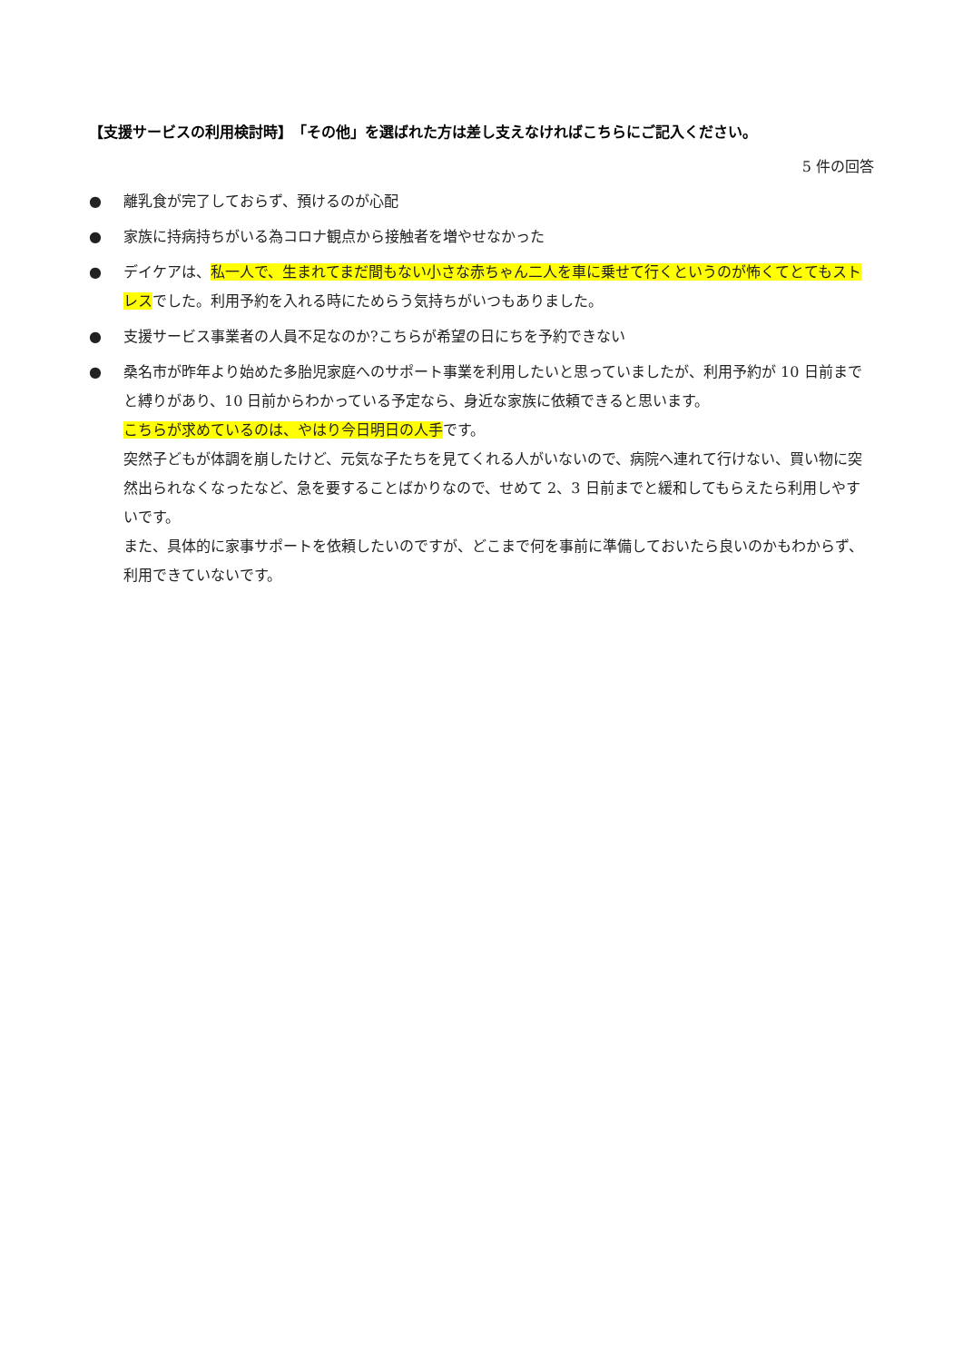【支援サービスの利用検討時】　「その他」を選ばれた方は差し支えなければこちらにご記入ください。
5 件の回答
● 離乳食が完了しておらず、預けるのが心配
● 家族に持病持ちがいる為コロナ観点から接触者を増やせなかった
● デイケアは、私一人で、生まれてまだ間もない小さな赤ちゃん二人を車に乗せて行くというのが怖くてとてもストレスでした。利用予約を入れる時にためらう気持ちがいつもありました。
● 支援サービス事業者の人員不足なのか?こちらが希望の日にちを予約できない
●
桑名市が昨年より始めた多胎児家庭へのサポート事業を利用したいと思っていましたが、利用予約が 10 日前までと縛りがあり、10 日前からわかっている予定なら、身近な家族に依頼できると思います。
こちらが求めているのは、やはり今日明日の人手です。
突然子どもが体調を崩したけど、元気な子たちを見てくれる人がいないので、病院へ連れて行けない、買い物に突然出られなくなったなど、急を要することばかりなので、せめて 2、3 日前までと緩和してもらえたら利用しやすいです。
また、具体的に家事サポートを依頼したいのですが、どこまで何を事前に準備しておいたら良いのかもわからず、利用できていないです。